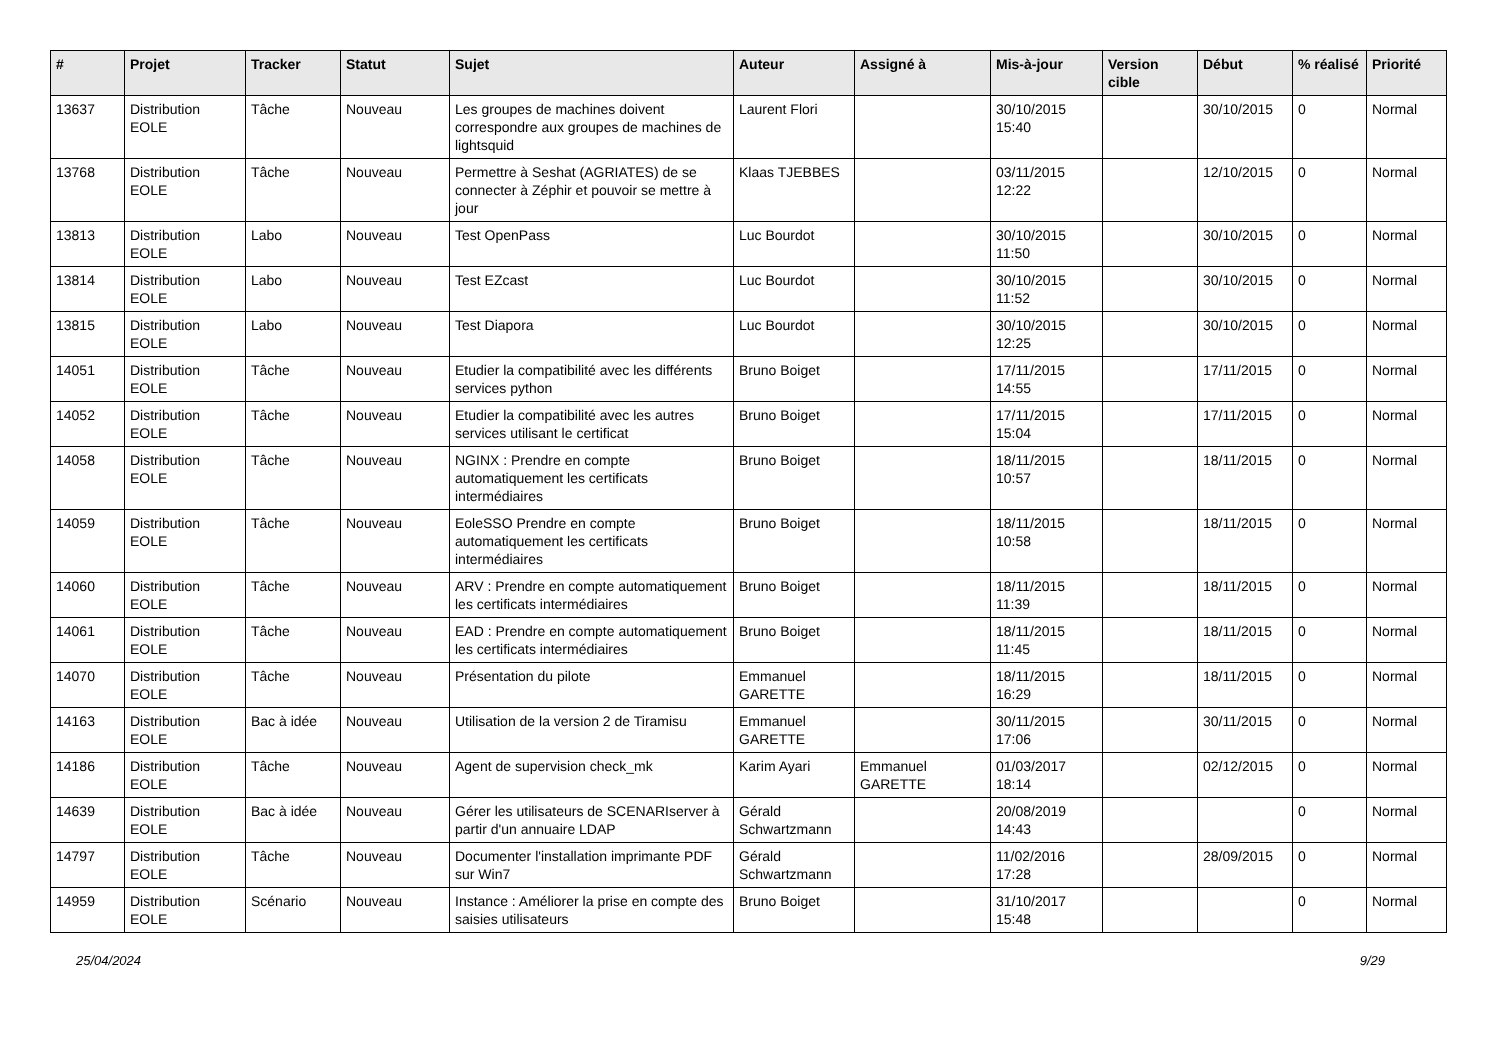| # | Projet | Tracker | Statut | Sujet | Auteur | Assigné à | Mis-à-jour | Version cible | Début | % réalisé | Priorité |
| --- | --- | --- | --- | --- | --- | --- | --- | --- | --- | --- | --- |
| 13637 | Distribution EOLE | Tâche | Nouveau | Les groupes de machines doivent correspondre aux groupes de machines de lightsquid | Laurent Flori | | 30/10/2015 15:40 | | 30/10/2015 | 0 | Normal |
| 13768 | Distribution EOLE | Tâche | Nouveau | Permettre à Seshat (AGRIATES) de se connecter à Zéphir et pouvoir se mettre à jour | Klaas TJEBBES | | 03/11/2015 12:22 | | 12/10/2015 | 0 | Normal |
| 13813 | Distribution EOLE | Labo | Nouveau | Test OpenPass | Luc Bourdot | | 30/10/2015 11:50 | | 30/10/2015 | 0 | Normal |
| 13814 | Distribution EOLE | Labo | Nouveau | Test EZcast | Luc Bourdot | | 30/10/2015 11:52 | | 30/10/2015 | 0 | Normal |
| 13815 | Distribution EOLE | Labo | Nouveau | Test Diapora | Luc Bourdot | | 30/10/2015 12:25 | | 30/10/2015 | 0 | Normal |
| 14051 | Distribution EOLE | Tâche | Nouveau | Etudier la compatibilité avec les différents services python | Bruno Boiget | | 17/11/2015 14:55 | | 17/11/2015 | 0 | Normal |
| 14052 | Distribution EOLE | Tâche | Nouveau | Etudier la compatibilité avec les autres services utilisant le certificat | Bruno Boiget | | 17/11/2015 15:04 | | 17/11/2015 | 0 | Normal |
| 14058 | Distribution EOLE | Tâche | Nouveau | NGINX : Prendre en compte automatiquement les certificats intermédiaires | Bruno Boiget | | 18/11/2015 10:57 | | 18/11/2015 | 0 | Normal |
| 14059 | Distribution EOLE | Tâche | Nouveau | EoleSSO Prendre en compte automatiquement les certificats intermédiaires | Bruno Boiget | | 18/11/2015 10:58 | | 18/11/2015 | 0 | Normal |
| 14060 | Distribution EOLE | Tâche | Nouveau | ARV : Prendre en compte automatiquement les certificats intermédiaires | Bruno Boiget | | 18/11/2015 11:39 | | 18/11/2015 | 0 | Normal |
| 14061 | Distribution EOLE | Tâche | Nouveau | EAD : Prendre en compte automatiquement les certificats intermédiaires | Bruno Boiget | | 18/11/2015 11:45 | | 18/11/2015 | 0 | Normal |
| 14070 | Distribution EOLE | Tâche | Nouveau | Présentation du pilote | Emmanuel GARETTE | | 18/11/2015 16:29 | | 18/11/2015 | 0 | Normal |
| 14163 | Distribution EOLE | Bac à idée | Nouveau | Utilisation de la version 2 de Tiramisu | Emmanuel GARETTE | | 30/11/2015 17:06 | | 30/11/2015 | 0 | Normal |
| 14186 | Distribution EOLE | Tâche | Nouveau | Agent de supervision check_mk | Karim Ayari | Emmanuel GARETTE | 01/03/2017 18:14 | | 02/12/2015 | 0 | Normal |
| 14639 | Distribution EOLE | Bac à idée | Nouveau | Gérer les utilisateurs de SCENARIserver à partir d'un annuaire LDAP | Gérald Schwartzmann | | 20/08/2019 14:43 | | | 0 | Normal |
| 14797 | Distribution EOLE | Tâche | Nouveau | Documenter l'installation imprimante PDF sur Win7 | Gérald Schwartzmann | | 11/02/2016 17:28 | | 28/09/2015 | 0 | Normal |
| 14959 | Distribution EOLE | Scénario | Nouveau | Instance : Améliorer la prise en compte des saisies utilisateurs | Bruno Boiget | | 31/10/2017 15:48 | | | 0 | Normal |
25/04/2024 9/29